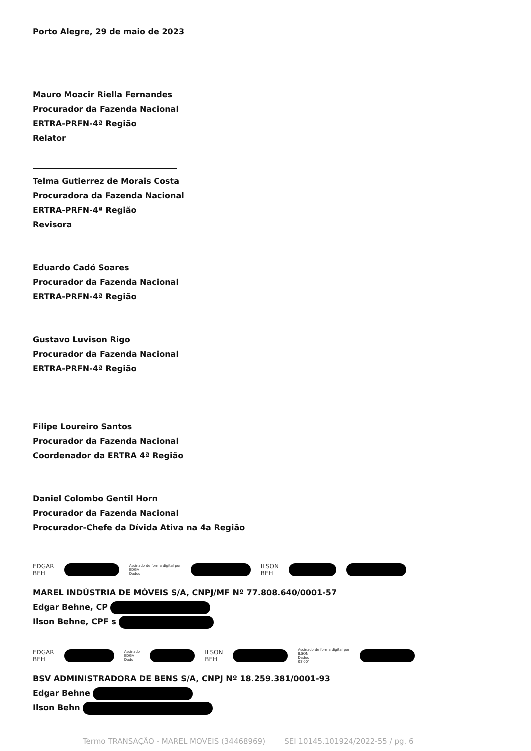Porto Alegre, 29 de maio de 2023
Mauro Moacir Riella Fernandes
Procurador da Fazenda Nacional
ERTRA-PRFN-4ª Região
Relator
Telma Gutierrez de Morais Costa
Procuradora da Fazenda Nacional
ERTRA-PRFN-4ª Região
Revisora
Eduardo Cadó Soares
Procurador da Fazenda Nacional
ERTRA-PRFN-4ª Região
Gustavo Luvison Rigo
Procurador da Fazenda Nacional
ERTRA-PRFN-4ª Região
Filipe Loureiro Santos
Procurador da Fazenda Nacional
Coordenador da ERTRA 4ª Região
Daniel Colombo Gentil Horn
Procurador da Fazenda Nacional
Procurador-Chefe da Dívida Ativa na 4a Região
EDGAR
BEH Assinado de forma digital por
EDGA
Dados ILSON
BEH
MAREL INDÚSTRIA DE MÓVEIS S/A, CNPJ/MF Nº 77.808.640/0001-57
Edgar Behne, CP
Ilson Behne, CPF s
EDGAR
BEH Assinado
EDGA
Dado ILSON
BEH Assinado de forma digital por
ILSON
Dados
03'00'
BSV ADMINISTRADORA DE BENS S/A, CNPJ Nº 18.259.381/0001-93
Edgar Behne
Ilson Behn
Termo TRANSAÇÃO - MAREL MOVEIS (34468969) SEI 10145.101924/2022-55 / pg. 6